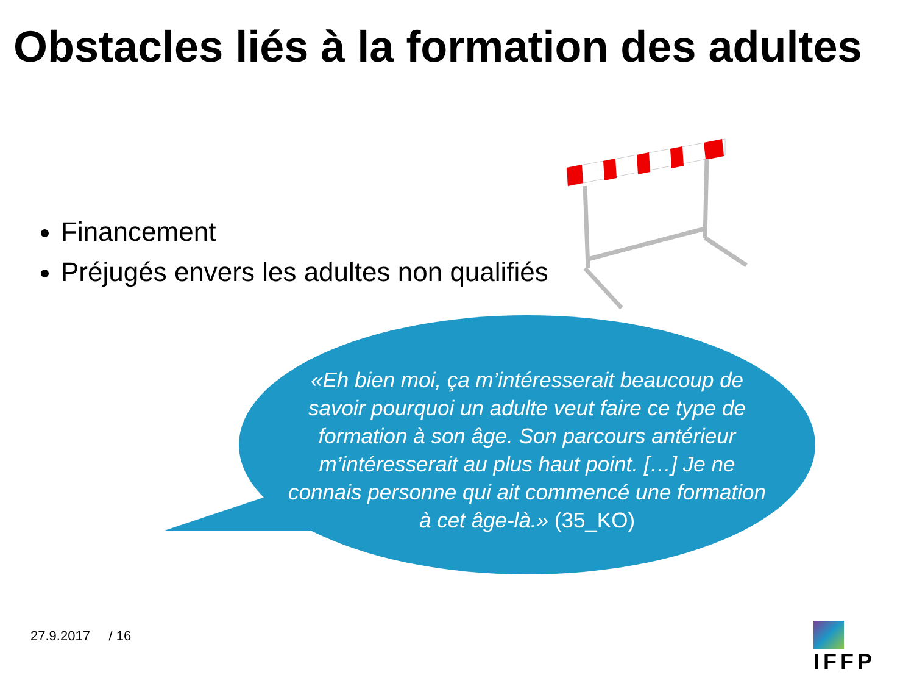Obstacles liés à la formation des adultes
Financement
Préjugés envers les adultes non qualifiés
«Eh bien moi, ça m’intéresserait beaucoup de savoir pourquoi un adulte veut faire ce type de formation à son âge. Son parcours antérieur m’intéresserait au plus haut point. […] Je ne connais personne qui ait commencé une formation à cet âge-là.» (35_KO)
27.9.2017 / 16 IFFP